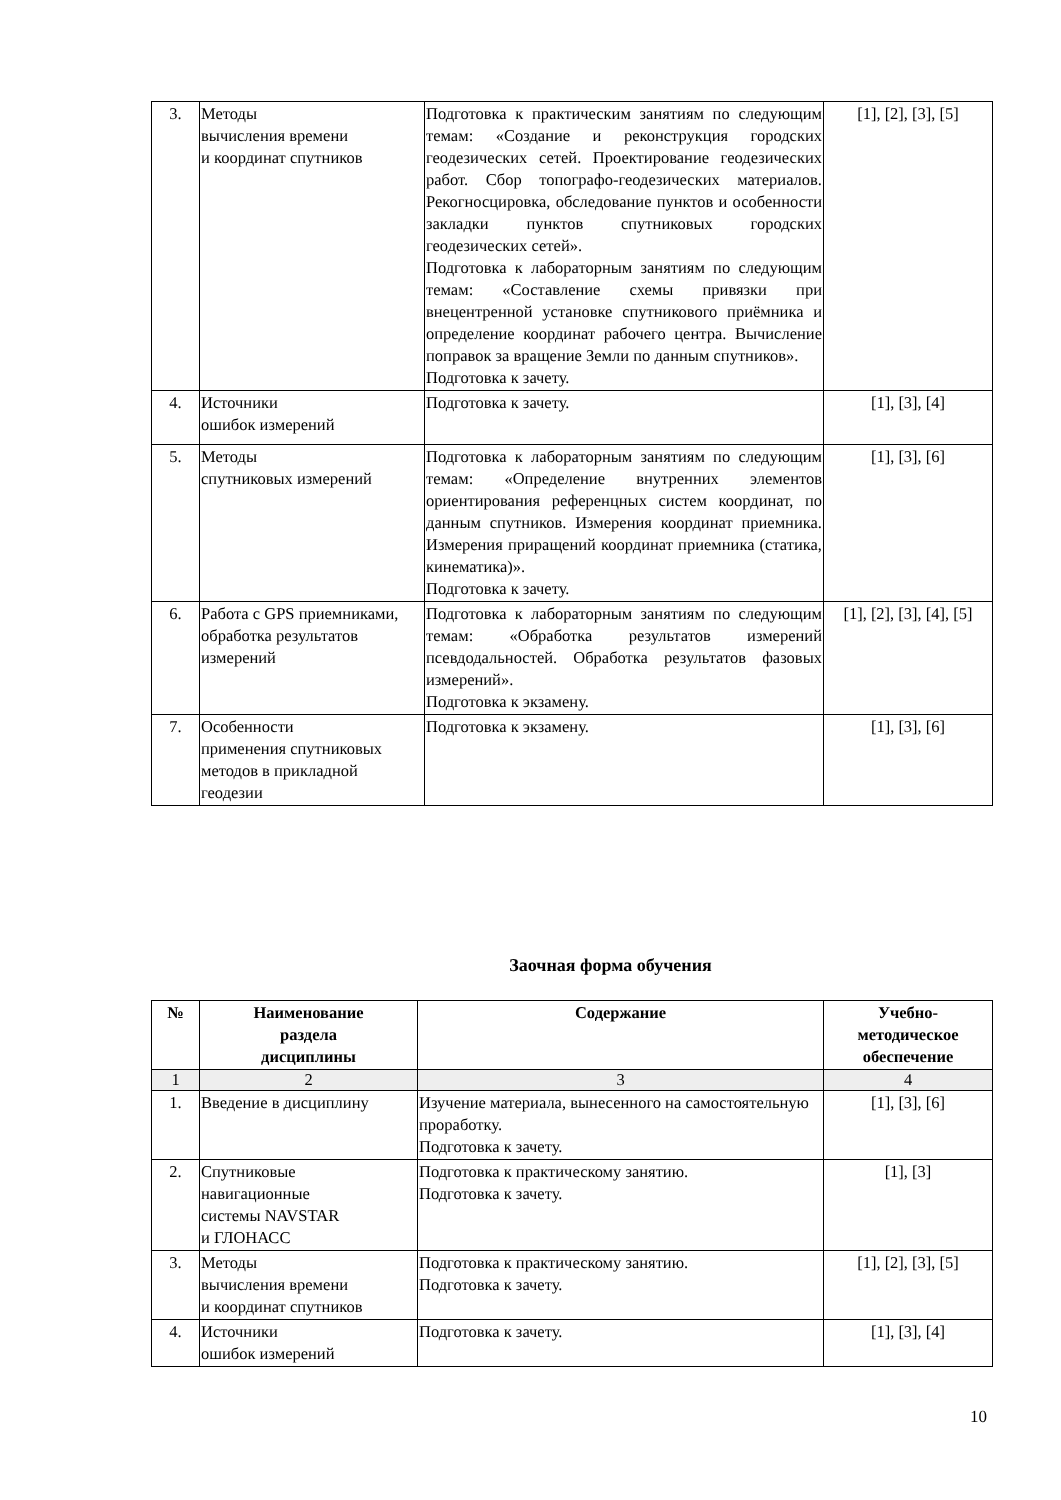| 3. | Методы вычисления времени и координат спутников | Подготовка к практическим занятиям по следующим темам: «Создание и реконструкция городских геодезических сетей. Проектирование геодезических работ. Сбор топографо-геодезических материалов. Рекогносцировка, обследование пунктов и особенности закладки пунктов спутниковых городских геодезических сетей». Подготовка к лабораторным занятиям по следующим темам: «Составление схемы привязки при внецентренной установке спутникового приёмника и определение координат рабочего центра. Вычисление поправок за вращение Земли по данным спутников». Подготовка к зачету. | [1], [2], [3], [5] |
| 4. | Источники ошибок измерений | Подготовка к зачету. | [1], [3], [4] |
| 5. | Методы спутниковых измерений | Подготовка к лабораторным занятиям по следующим темам: «Определение внутренних элементов ориентирования референцных систем координат, по данным спутников. Измерения координат приемника. Измерения приращений координат приемника (статика, кинематика)». Подготовка к зачету. | [1], [3], [6] |
| 6. | Работа с GPS приемниками, обработка результатов измерений | Подготовка к лабораторным занятиям по следующим темам: «Обработка результатов измерений псевдодальностей. Обработка результатов фазовых измерений». Подготовка к экзамену. | [1], [2], [3], [4], [5] |
| 7. | Особенности применения спутниковых методов в прикладной геодезии | Подготовка к экзамену. | [1], [3], [6] |
Заочная форма обучения
| № | Наименование раздела дисциплины | Содержание | Учебно- методическое обеспечение |
| --- | --- | --- | --- |
| 1 | 2 | 3 | 4 |
| 1. | Введение в дисциплину | Изучение материала, вынесенного на самостоятельную проработку. Подготовка к зачету. | [1], [3], [6] |
| 2. | Спутниковые навигационные системы NAVSTAR и ГЛОНАСС | Подготовка к практическому занятию. Подготовка к зачету. | [1], [3] |
| 3. | Методы вычисления времени и координат спутников | Подготовка к практическому занятию. Подготовка к зачету. | [1], [2], [3], [5] |
| 4. | Источники ошибок измерений | Подготовка к зачету. | [1], [3], [4] |
10